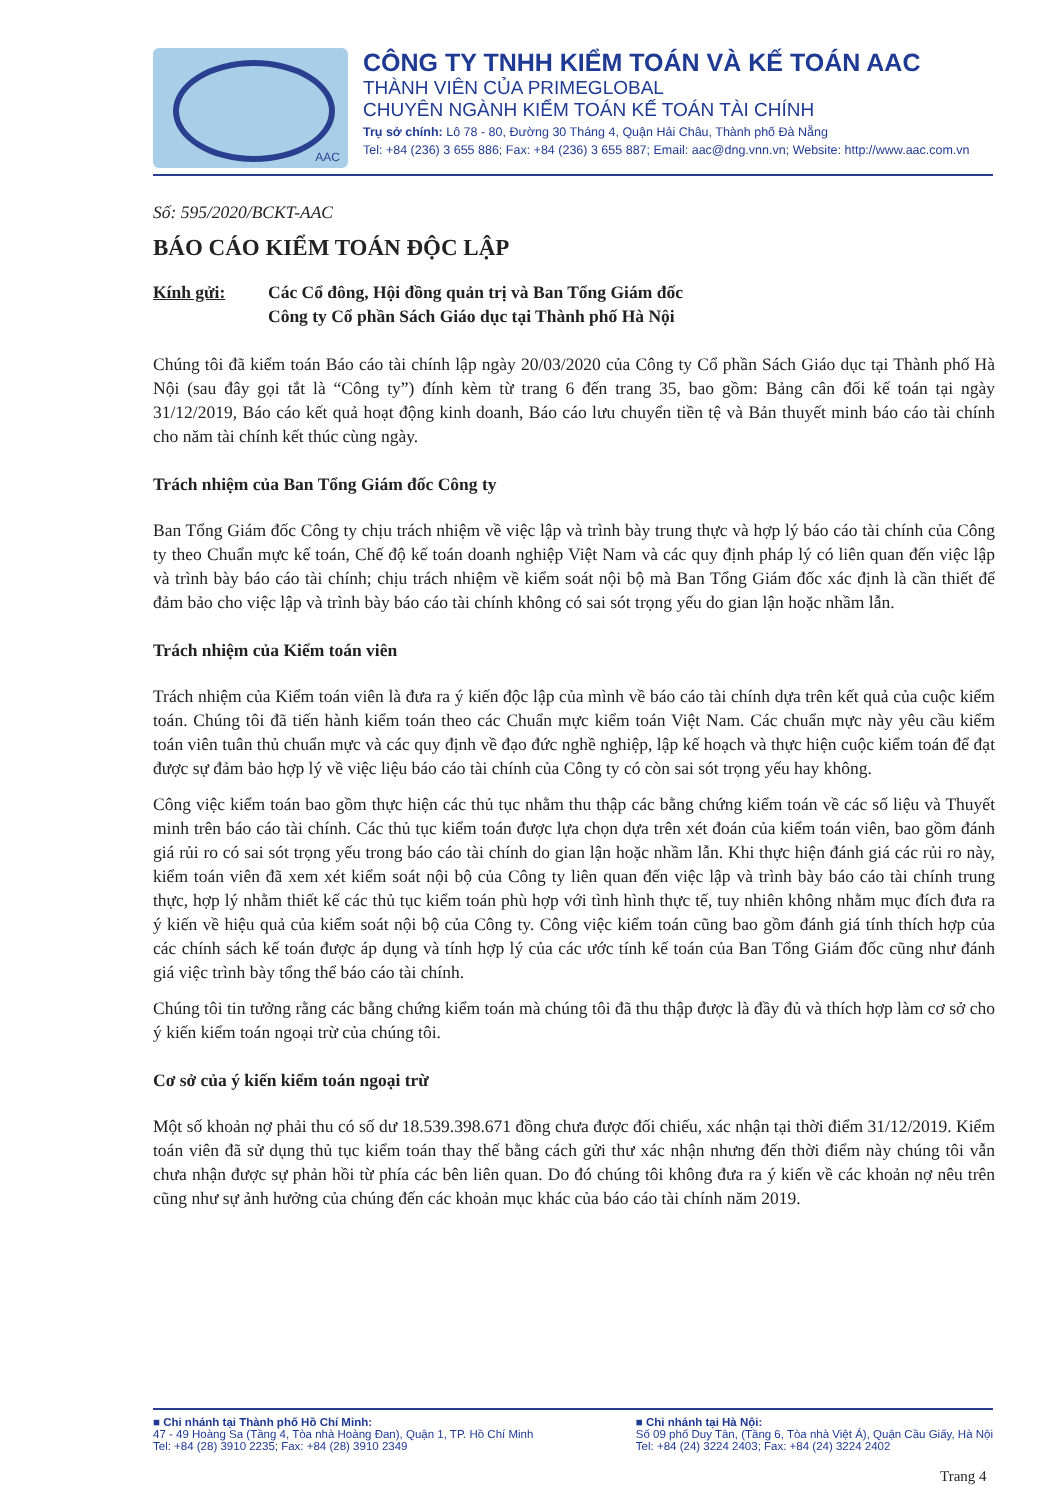AAC
CÔNG TY TNHH KIỂM TOÁN VÀ KẾ TOÁN AAC
THÀNH VIÊN CỦA PRIMEGLOBAL
CHUYÊN NGÀNH KIỂM TOÁN KẾ TOÁN TÀI CHÍNH
Trụ sở chính: Lô 78 - 80, Đường 30 Tháng 4, Quận Hải Châu, Thành phố Đà Nẵng
Tel: +84 (236) 3 655 886; Fax: +84 (236) 3 655 887; Email: aac@dng.vnn.vn; Website: http://www.aac.com.vn
Số: 595/2020/BCKT-AAC
BÁO CÁO KIỂM TOÁN ĐỘC LẬP
Kính gửi: Các Cổ đông, Hội đồng quản trị và Ban Tổng Giám đốc
Công ty Cổ phần Sách Giáo dục tại Thành phố Hà Nội
Chúng tôi đã kiểm toán Báo cáo tài chính lập ngày 20/03/2020 của Công ty Cổ phần Sách Giáo dục tại Thành phố Hà Nội (sau đây gọi tắt là “Công ty”) đính kèm từ trang 6 đến trang 35, bao gồm: Bảng cân đối kế toán tại ngày 31/12/2019, Báo cáo kết quả hoạt động kinh doanh, Báo cáo lưu chuyển tiền tệ và Bản thuyết minh báo cáo tài chính cho năm tài chính kết thúc cùng ngày.
Trách nhiệm của Ban Tổng Giám đốc Công ty
Ban Tổng Giám đốc Công ty chịu trách nhiệm về việc lập và trình bày trung thực và hợp lý báo cáo tài chính của Công ty theo Chuẩn mực kế toán, Chế độ kế toán doanh nghiệp Việt Nam và các quy định pháp lý có liên quan đến việc lập và trình bày báo cáo tài chính; chịu trách nhiệm về kiểm soát nội bộ mà Ban Tổng Giám đốc xác định là cần thiết để đảm bảo cho việc lập và trình bày báo cáo tài chính không có sai sót trọng yếu do gian lận hoặc nhầm lẫn.
Trách nhiệm của Kiểm toán viên
Trách nhiệm của Kiểm toán viên là đưa ra ý kiến độc lập của mình về báo cáo tài chính dựa trên kết quả của cuộc kiểm toán. Chúng tôi đã tiến hành kiểm toán theo các Chuẩn mực kiểm toán Việt Nam. Các chuẩn mực này yêu cầu kiểm toán viên tuân thủ chuẩn mực và các quy định về đạo đức nghề nghiệp, lập kế hoạch và thực hiện cuộc kiểm toán để đạt được sự đảm bảo hợp lý về việc liệu báo cáo tài chính của Công ty có còn sai sót trọng yếu hay không.
Công việc kiểm toán bao gồm thực hiện các thủ tục nhằm thu thập các bằng chứng kiểm toán về các số liệu và Thuyết minh trên báo cáo tài chính. Các thủ tục kiểm toán được lựa chọn dựa trên xét đoán của kiểm toán viên, bao gồm đánh giá rủi ro có sai sót trọng yếu trong báo cáo tài chính do gian lận hoặc nhầm lẫn. Khi thực hiện đánh giá các rủi ro này, kiểm toán viên đã xem xét kiểm soát nội bộ của Công ty liên quan đến việc lập và trình bày báo cáo tài chính trung thực, hợp lý nhằm thiết kế các thủ tục kiểm toán phù hợp với tình hình thực tế, tuy nhiên không nhằm mục đích đưa ra ý kiến về hiệu quả của kiểm soát nội bộ của Công ty. Công việc kiểm toán cũng bao gồm đánh giá tính thích hợp của các chính sách kế toán được áp dụng và tính hợp lý của các ước tính kế toán của Ban Tổng Giám đốc cũng như đánh giá việc trình bày tổng thể báo cáo tài chính.
Chúng tôi tin tưởng rằng các bằng chứng kiểm toán mà chúng tôi đã thu thập được là đầy đủ và thích hợp làm cơ sở cho ý kiến kiểm toán ngoại trừ của chúng tôi.
Cơ sở của ý kiến kiểm toán ngoại trừ
Một số khoản nợ phải thu có số dư 18.539.398.671 đồng chưa được đối chiếu, xác nhận tại thời điểm 31/12/2019. Kiểm toán viên đã sử dụng thủ tục kiểm toán thay thế bằng cách gửi thư xác nhận nhưng đến thời điểm này chúng tôi vẫn chưa nhận được sự phản hồi từ phía các bên liên quan. Do đó chúng tôi không đưa ra ý kiến về các khoản nợ nêu trên cũng như sự ảnh hưởng của chúng đến các khoản mục khác của báo cáo tài chính năm 2019.
■ Chi nhánh tại Thành phố Hồ Chí Minh:
47 - 49 Hoàng Sa (Tầng 4, Tòa nhà Hoàng Đan), Quận 1, TP. Hồ Chí Minh
Tel: +84 (28) 3910 2235; Fax: +84 (28) 3910 2349
■ Chi nhánh tại Hà Nội:
Số 09 phố Duy Tân, (Tầng 6, Tòa nhà Việt Á), Quận Cầu Giấy, Hà Nội
Tel: +84 (24) 3224 2403; Fax: +84 (24) 3224 2402
Trang 4